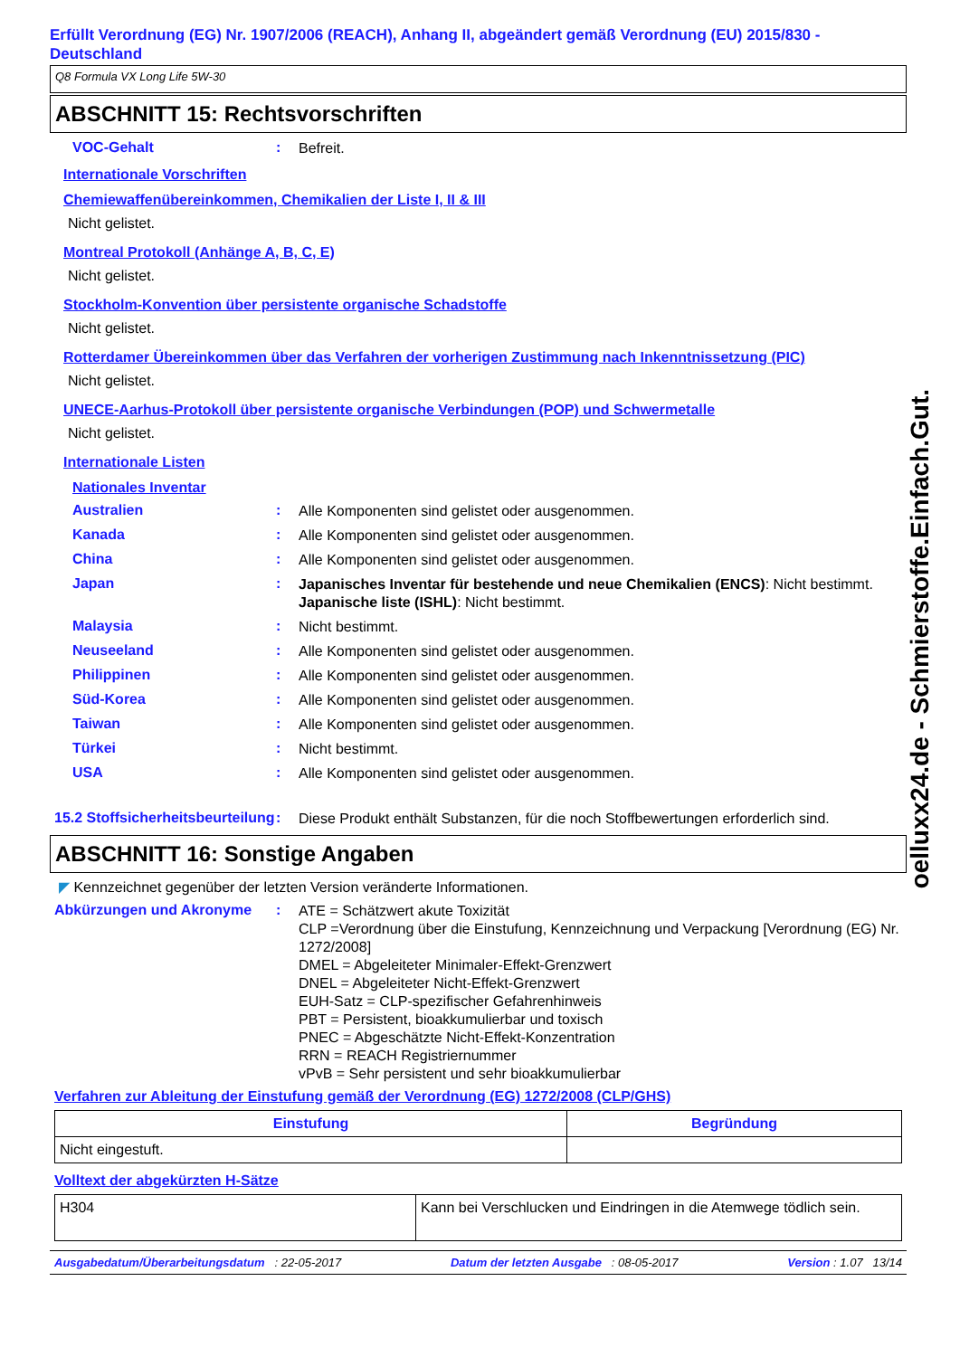Erfüllt Verordnung (EG) Nr. 1907/2006 (REACH), Anhang II, abgeändert gemäß Verordnung (EU) 2015/830 - Deutschland
Q8 Formula VX Long Life 5W-30
ABSCHNITT 15: Rechtsvorschriften
VOC-Gehalt :
Befreit.
Internationale Vorschriften
Chemiewaffenübereinkommen, Chemikalien der Liste I, II & III
Nicht gelistet.
Montreal Protokoll (Anhänge A, B, C, E)
Nicht gelistet.
Stockholm-Konvention über persistente organische Schadstoffe
Nicht gelistet.
Rotterdamer Übereinkommen über das Verfahren der vorherigen Zustimmung nach Inkenntnissetzung (PIC)
Nicht gelistet.
UNECE-Aarhus-Protokoll über persistente organische Verbindungen (POP) und Schwermetalle
Nicht gelistet.
Internationale Listen
Nationales Inventar
Australien :
Alle Komponenten sind gelistet oder ausgenommen.
Kanada :
Alle Komponenten sind gelistet oder ausgenommen.
China :
Alle Komponenten sind gelistet oder ausgenommen.
Japan :
Japanisches Inventar für bestehende und neue Chemikalien (ENCS): Nicht bestimmt.
Japanische liste (ISHL): Nicht bestimmt.
Malaysia :
Nicht bestimmt.
Neuseeland :
Alle Komponenten sind gelistet oder ausgenommen.
Philippinen :
Alle Komponenten sind gelistet oder ausgenommen.
Süd-Korea :
Alle Komponenten sind gelistet oder ausgenommen.
Taiwan :
Alle Komponenten sind gelistet oder ausgenommen.
Türkei :
Nicht bestimmt.
USA :
Alle Komponenten sind gelistet oder ausgenommen.
15.2 Stoffsicherheitsbeurteilung
:
Diese Produkt enthält Substanzen, für die noch Stoffbewertungen erforderlich sind.
ABSCHNITT 16: Sonstige Angaben
◤ Kennzeichnet gegenüber der letzten Version veränderte Informationen.
Abkürzungen und Akronyme :
ATE = Schätzwert akute Toxizität
CLP =Verordnung über die Einstufung, Kennzeichnung und Verpackung [Verordnung (EG) Nr. 1272/2008]
DMEL = Abgeleiteter Minimaler-Effekt-Grenzwert
DNEL = Abgeleiteter Nicht-Effekt-Grenzwert
EUH-Satz = CLP-spezifischer Gefahrenhinweis
PBT = Persistent, bioakkumulierbar und toxisch
PNEC = Abgeschätzte Nicht-Effekt-Konzentration
RRN = REACH Registriernummer
vPvB = Sehr persistent und sehr bioakkumulierbar
Verfahren zur Ableitung der Einstufung gemäß der Verordnung (EG) 1272/2008 (CLP/GHS)
| Einstufung | Begründung |
| --- | --- |
| Nicht eingestuft. | |
Volltext der abgekürzten H-Sätze
| H304 | Kann bei Verschlucken und Eindringen in die Atemwege tödlich sein. |
Ausgabedatum/Überarbeitungsdatum : 22-05-2017 Datum der letzten Ausgabe : 08-05-2017 Version : 1.07 13/14
oelluxx24.de - Schmierstoffe.Einfach.Gut.